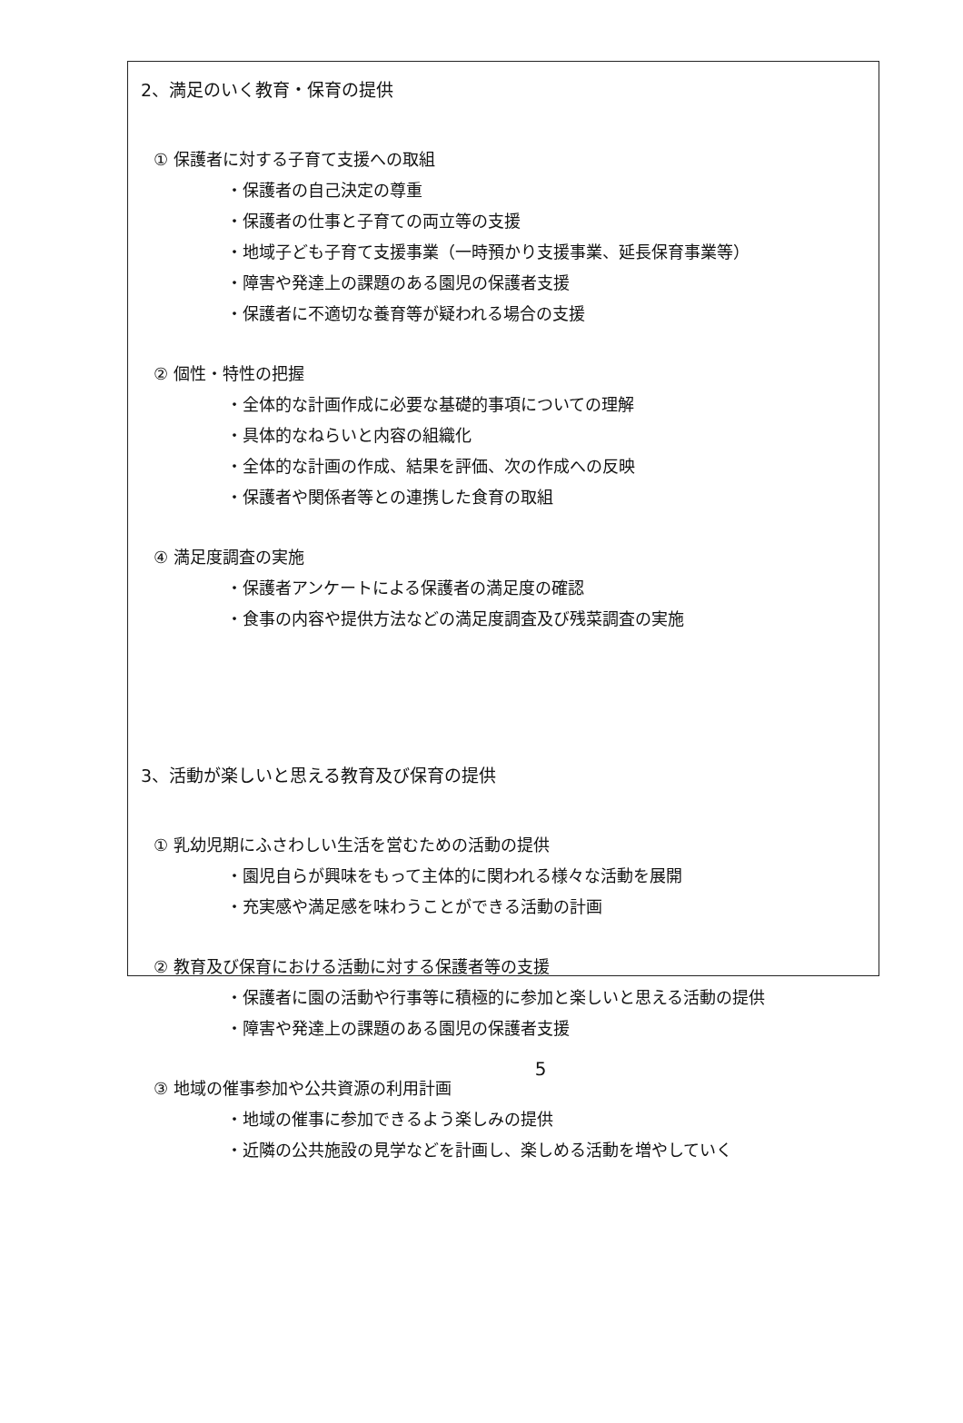2、満足のいく教育・保育の提供
① 保護者に対する子育て支援への取組
・保護者の自己決定の尊重
・保護者の仕事と子育ての両立等の支援
・地域子ども子育て支援事業（一時預かり支援事業、延長保育事業等）
・障害や発達上の課題のある園児の保護者支援
・保護者に不適切な養育等が疑われる場合の支援
② 個性・特性の把握
・全体的な計画作成に必要な基礎的事項についての理解
・具体的なねらいと内容の組織化
・全体的な計画の作成、結果を評価、次の作成への反映
・保護者や関係者等との連携した食育の取組
④ 満足度調査の実施
・保護者アンケートによる保護者の満足度の確認
・食事の内容や提供方法などの満足度調査及び残菜調査の実施
3、活動が楽しいと思える教育及び保育の提供
① 乳幼児期にふさわしい生活を営むための活動の提供
・園児自らが興味をもって主体的に関われる様々な活動を展開
・充実感や満足感を味わうことができる活動の計画
② 教育及び保育における活動に対する保護者等の支援
・保護者に園の活動や行事等に積極的に参加と楽しいと思える活動の提供
・障害や発達上の課題のある園児の保護者支援
③ 地域の催事参加や公共資源の利用計画
・地域の催事に参加できるよう楽しみの提供
・近隣の公共施設の見学などを計画し、楽しめる活動を増やしていく
5